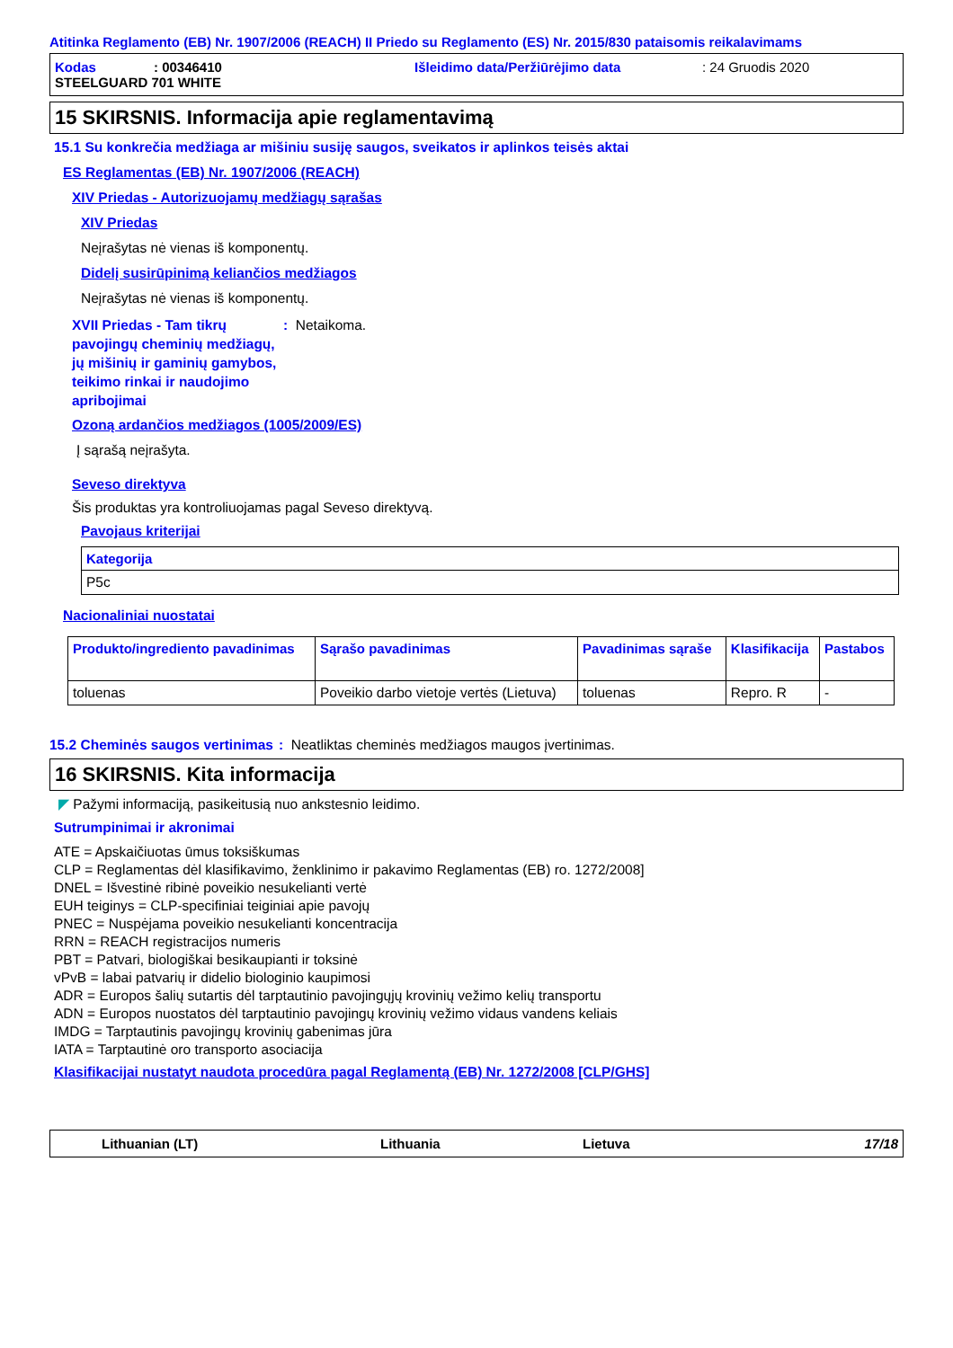Atitinka Reglamento (EB) Nr. 1907/2006 (REACH) II Priedo su Reglamento (ES) Nr. 2015/830 pataisomis reikalavimams
Kodas: 00346410 Išleidimo data/Peržiūrėjimo data: 24 Gruodis 2020
STEELGUARD 701 WHITE
15 SKIRSNIS. Informacija apie reglamentavimą
15.1 Su konkrečia medžiaga ar mišiniu susiję saugos, sveikatos ir aplinkos teisės aktai
ES Reglamentas (EB) Nr. 1907/2006 (REACH)
XIV Priedas - Autorizuojamų medžiagų sąrašas
XIV Priedas
Neįrašytas nė vienas iš komponentų.
Didelį susirūpinimą keliančios medžiagos
Neįrašytas nė vienas iš komponentų.
XVII Priedas - Tam tikrų pavojingų cheminių medžiagų, jų mišinių ir gaminių gamybos, teikimo rinkai ir naudojimo apribojimai: Netaikoma.
Ozoną ardančios medžiagos (1005/2009/ES)
Į sąrašą neįrašyta.
Seveso direktyva
Šis produktas yra kontroliuojamas pagal Seveso direktyvą.
Pavojaus kriterijai
| Kategorija |
| --- |
| P5c |
Nacionaliniai nuostatai
| Produkto/ingrediento pavadinimas | Sąrašo pavadinimas | Pavadinimas sąraše | Klasifikacija | Pastabos |
| --- | --- | --- | --- | --- |
| toluenas | Poveikio darbo vietoje vertės (Lietuva) | toluenas | Repro. R | - |
15.2 Cheminės saugos vertinimas: Neatliktas cheminės medžiagos maugos įvertinimas.
16 SKIRSNIS. Kita informacija
◤ Pažymi informaciją, pasikeitusią nuo ankstesnio leidimo.
Sutrumpinimai ir akronimai
ATE = Apskaičiuotas ūmus toksiškumas
CLP = Reglamentas dėl klasifikavimo, ženklinimo ir pakavimo Reglamentas (EB) ro. 1272/2008]
DNEL = Išvestinė ribinė poveikio nesukelianti vertė
EUH teiginys = CLP-specifiniai teiginiai apie pavojų
PNEC = Nuspėjama poveikio nesukelianti koncentracija
RRN = REACH registracijos numeris
PBT = Patvari, biologiškai besikaupianti ir toksinė
vPvB = labai patvarių ir didelio biologinio kaupimosi
ADR = Europos šalių sutartis dėl tarptautinio pavojingųjų krovinių vežimo kelių transportu
ADN = Europos nuostatos dėl tarptautinio pavojingų krovinių vežimo vidaus vandens keliais
IMDG = Tarptautinis pavojingų krovinių gabenimas jūra
IATA = Tarptautinė oro transporto asociacija
Klasifikacijai nustatyt naudota procedūra pagal Reglamentą (EB) Nr. 1272/2008 [CLP/GHS]
Lithuanian (LT) Lithuania Lietuva 17/18